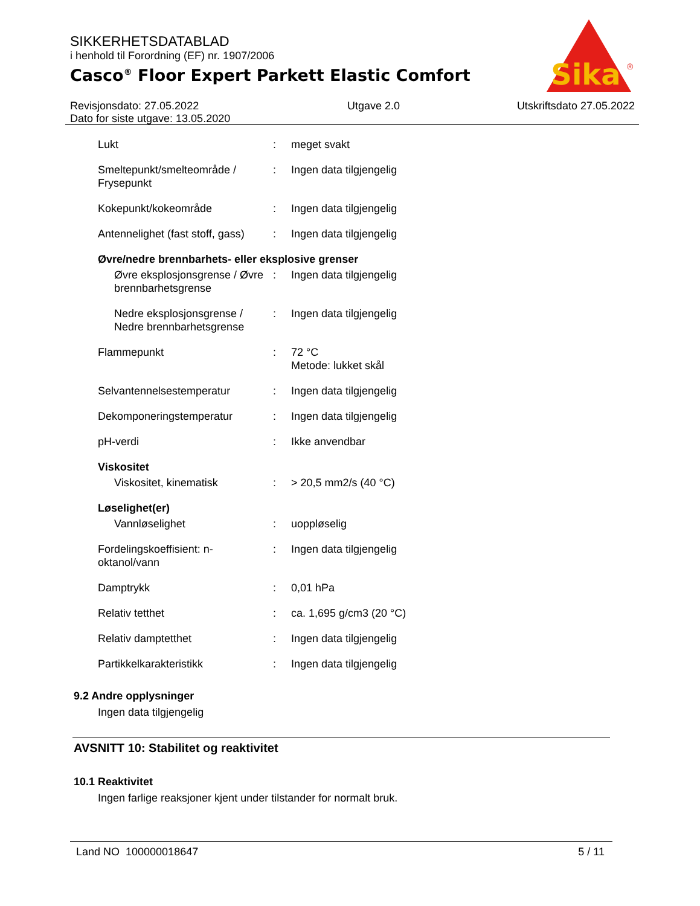SIKKERHETSDATABLAD
i henhold til Forordning (EF) nr. 1907/2006
Casco<sup>®</sup> Floor Expert Parkett Elastic Comfort
Sika
®
Revisjonsdato: 27.05.2022
Dato for siste utgave: 13.05.2020
Utgave 2.0 Utskriftsdato 27.05.2022
| Lukt | : | meget svakt |
| Smeltepunkt/smelteområde / Frysepunkt | : | Ingen data tilgjengelig |
| Kokepunkt/kokeområde | : | Ingen data tilgjengelig |
| Antennelighet (fast stoff, gass) | : | Ingen data tilgjengelig |
| Øvre/nedre brennbarhets- eller eksplosive grenser | | |
| Øvre eksplosjonsgrense / Øvre brennbarhetsgrense | : | Ingen data tilgjengelig |
| Nedre eksplosjonsgrense / Nedre brennbarhetsgrense | : | Ingen data tilgjengelig |
| Flammepunkt | : | 72 °C Metode: lukket skål |
| Selvantennelsestemperatur | : | Ingen data tilgjengelig |
| Dekomponeringstemperatur | : | Ingen data tilgjengelig |
| pH-verdi | : | Ikke anvendbar |
| Viskositet | | |
| Viskositet, kinematisk | : | > 20,5 mm2/s (40 °C) |
| Løselighet(er) | | |
| Vannløselighet | : | uoppløselig |
| Fordelingskoeffisient: n-oktanol/vann | : | Ingen data tilgjengelig |
| Damptrykk | : | 0,01 hPa |
| Relativ tetthet | : | ca. 1,695 g/cm3 (20 °C) |
| Relativ damptetthet | : | Ingen data tilgjengelig |
| Partikkelkarakteristikk | : | Ingen data tilgjengelig |
9.2 Andre opplysninger
Ingen data tilgjengelig
AVSNITT 10: Stabilitet og reaktivitet
10.1 Reaktivitet
Ingen farlige reaksjoner kjent under tilstander for normalt bruk.
Land NO 100000018647 5 / 11